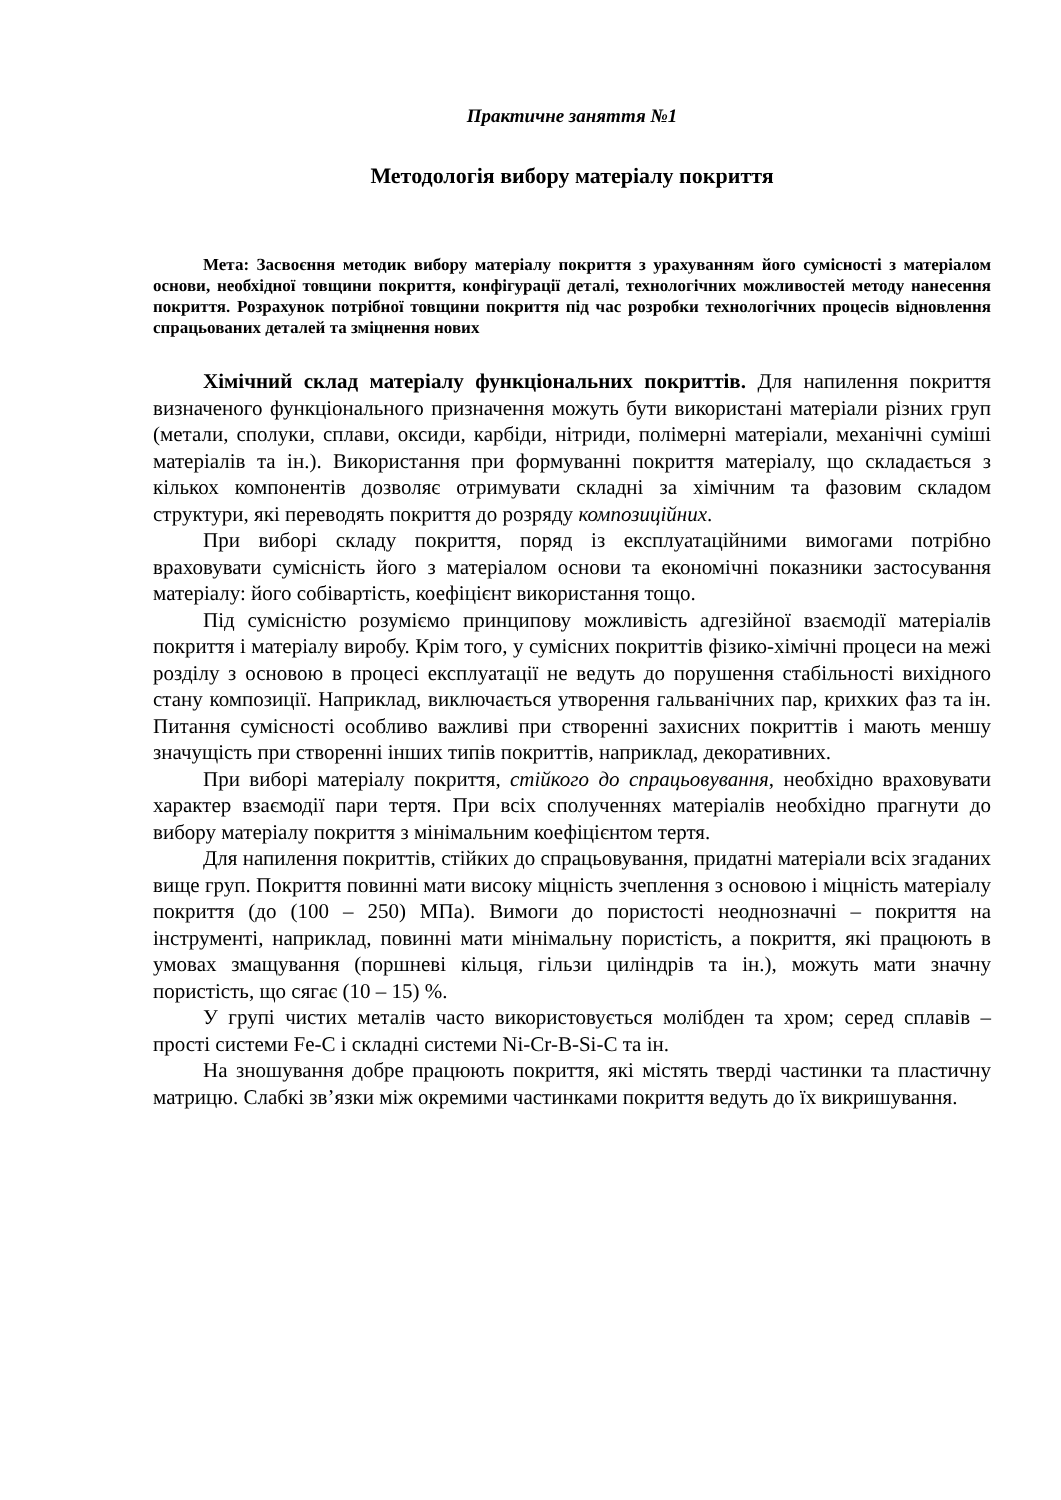Практичне заняття №1
Методологія вибору матеріалу покриття
Мета: Засвоєння методик вибору матеріалу покриття з урахуванням його сумісності з матеріалом основи, необхідної товщини покриття, конфігурації деталі, технологічних можливостей методу нанесення покриття. Розрахунок потрібної товщини покриття під час розробки технологічних процесів відновлення спрацьованих деталей та зміцнення нових
Хімічний склад матеріалу функціональних покриттів. Для напилення покриття визначеного функціонального призначення можуть бути використані матеріали різних груп (метали, сполуки, сплави, оксиди, карбіди, нітриди, полімерні матеріали, механічні суміші матеріалів та ін.). Використання при формуванні покриття матеріалу, що складається з кількох компонентів дозволяє отримувати складні за хімічним та фазовим складом структури, які переводять покриття до розряду композиційних.
При виборі складу покриття, поряд із експлуатаційними вимогами потрібно враховувати сумісність його з матеріалом основи та економічні показники застосування матеріалу: його собівартість, коефіцієнт використання тощо.
Під сумісністю розуміємо принципову можливість адгезійної взаємодії матеріалів покриття і матеріалу виробу. Крім того, у сумісних покриттів фізико-хімічні процеси на межі розділу з основою в процесі експлуатації не ведуть до порушення стабільності вихідного стану композиції. Наприклад, виключається утворення гальванічних пар, крихких фаз та ін. Питання сумісності особливо важливі при створенні захисних покриттів і мають меншу значущість при створенні інших типів покриттів, наприклад, декоративних.
При виборі матеріалу покриття, стійкого до спрацьовування, необхідно враховувати характер взаємодії пари тертя. При всіх сполученнях матеріалів необхідно прагнути до вибору матеріалу покриття з мінімальним коефіцієнтом тертя.
Для напилення покриттів, стійких до спрацьовування, придатні матеріали всіх згаданих вище груп. Покриття повинні мати високу міцність зчеплення з основою і міцність матеріалу покриття (до (100 – 250) МПа). Вимоги до пористості неоднозначні – покриття на інструменті, наприклад, повинні мати мінімальну пористість, а покриття, які працюють в умовах змащування (поршневі кільця, гільзи циліндрів та ін.), можуть мати значну пористість, що сягає (10 – 15) %.
У групі чистих металів часто використовується молібден та хром; серед сплавів – прості системи Fe-C і складні системи Ni-Cr-B-Si-C та ін.
На зношування добре працюють покриття, які містять тверді частинки та пластичну матрицю. Слабкі зв’язки між окремими частинками покриття ведуть до їх викришування.